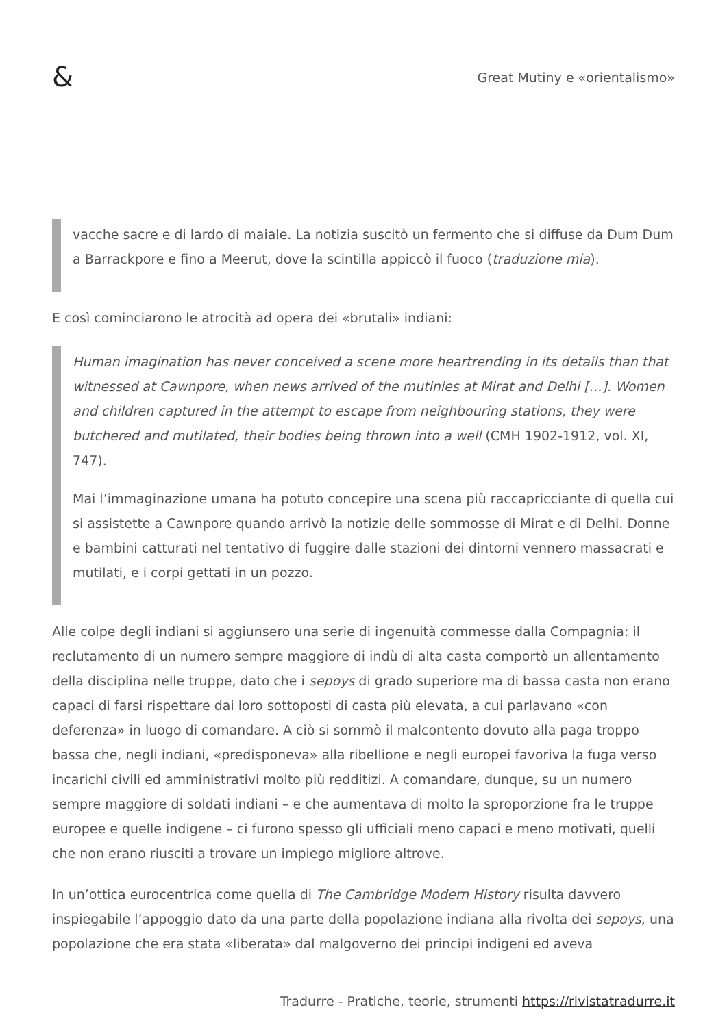&
Great Mutiny e «orientalismo»
vacche sacre e di lardo di maiale. La notizia suscitò un fermento che si diffuse da Dum Dum a Barrackpore e fino a Meerut, dove la scintilla appiccò il fuoco (traduzione mia).
E così cominciarono le atrocità ad opera dei «brutali» indiani:
Human imagination has never conceived a scene more heartrending in its details than that witnessed at Cawnpore, when news arrived of the mutinies at Mirat and Delhi […]. Women and children captured in the attempt to escape from neighbouring stations, they were butchered and mutilated, their bodies being thrown into a well (CMH 1902-1912, vol. XI, 747).
Mai l’immaginazione umana ha potuto concepire una scena più raccapricciante di quella cui si assistette a Cawnpore quando arrivò la notizie delle sommosse di Mirat e di Delhi. Donne e bambini catturati nel tentativo di fuggire dalle stazioni dei dintorni vennero massacrati e mutilati, e i corpi gettati in un pozzo.
Alle colpe degli indiani si aggiunsero una serie di ingenuità commesse dalla Compagnia: il reclutamento di un numero sempre maggiore di indù di alta casta comportò un allentamento della disciplina nelle truppe, dato che i sepoys di grado superiore ma di bassa casta non erano capaci di farsi rispettare dai loro sottoposti di casta più elevata, a cui parlavano «con deferenza» in luogo di comandare. A ciò si sommò il malcontento dovuto alla paga troppo bassa che, negli indiani, «predisponeva» alla ribellione e negli europei favoriva la fuga verso incarichi civili ed amministrativi molto più redditizi. A comandare, dunque, su un numero sempre maggiore di soldati indiani – e che aumentava di molto la sproporzione fra le truppe europee e quelle indigene – ci furono spesso gli ufficiali meno capaci e meno motivati, quelli che non erano riusciti a trovare un impiego migliore altrove.
In un’ottica eurocentrica come quella di The Cambridge Modern History risulta davvero inspiegabile l’appoggio dato da una parte della popolazione indiana alla rivolta dei sepoys, una popolazione che era stata «liberata» dal malgoverno dei principi indigeni ed aveva
Tradurre - Pratiche, teorie, strumenti https://rivistatradurre.it